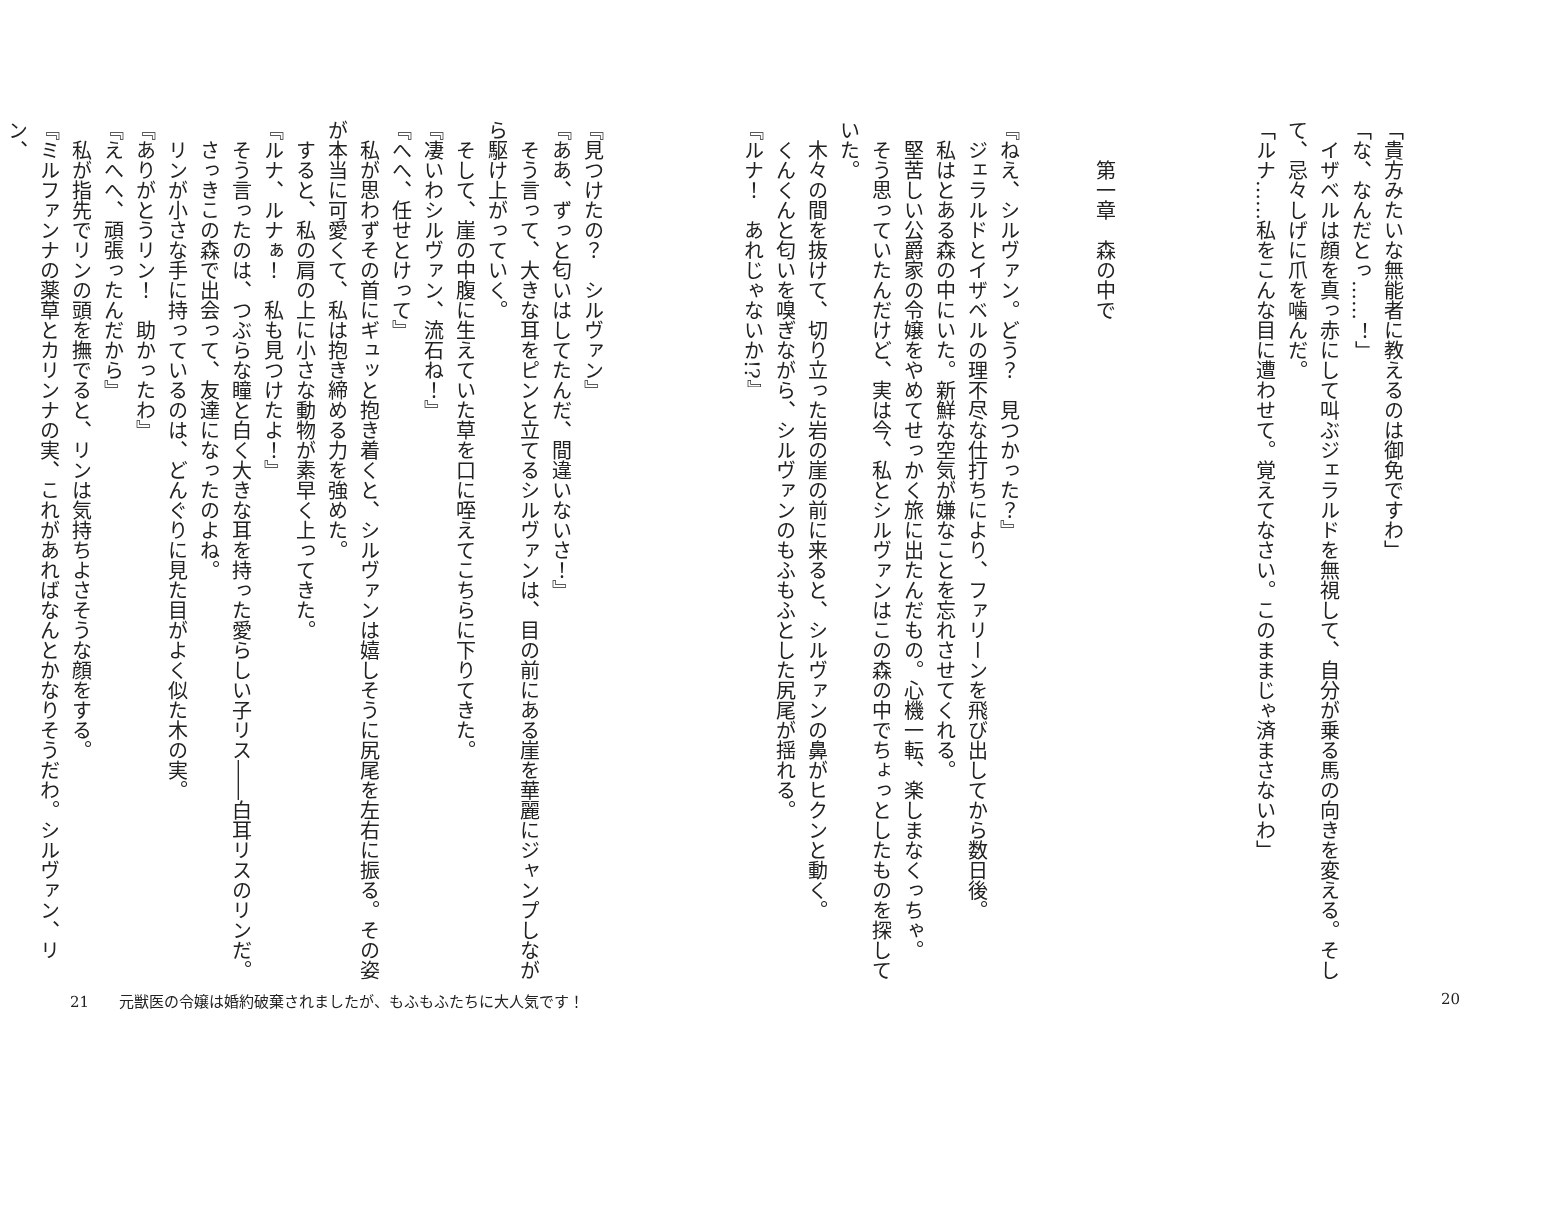「貴方みたいな無能者に教えるのは御免ですわ」
「な、なんだとっ……！」
　イザベルは顔を真っ赤にして叫ぶジェラルドを無視して、自分が乗る馬の向きを変える。そして、忌々しげに爪を噛んだ。
「ルナ……私をこんな目に遭わせて。覚えてなさい。このままじゃ済まさないわ」
第一章　森の中で
『ねえ、シルヴァン。どう？　見つかった？』
　ジェラルドとイザベルの理不尽な仕打ちにより、ファリーンを飛び出してから数日後。
　私はとある森の中にいた。新鮮な空気が嫌なことを忘れさせてくれる。
　堅苦しい公爵家の令嬢をやめてせっかく旅に出たんだもの。心機一転、楽しまなくっちゃ。
　そう思っていたんだけど、実は今、私とシルヴァンはこの森の中でちょっとしたものを探していた。
　木々の間を抜けて、切り立った岩の崖の前に来ると、シルヴァンの鼻がヒクンと動く。
　くんくんと匂いを嗅ぎながら、シルヴァンのもふもふとした尻尾が揺れる。
『ルナ！　あれじゃないか!?』
『見つけたの？　シルヴァン』
『ああ、ずっと匂いはしてたんだ、間違いないさ！』
　そう言って、大きな耳をピンと立てるシルヴァンは、目の前にある崖を華麗にジャンプしながら駆け上がっていく。
　そして、崖の中腹に生えていた草を口に咥えてこちらに下りてきた。
『凄いわシルヴァン、流石ね！』
『へへ、任せとけって』
　私が思わずその首にギュッと抱き着くと、シルヴァンは嬉しそうに尻尾を左右に振る。その姿が本当に可愛くて、私は抱き締める力を強めた。
　すると、私の肩の上に小さな動物が素早く上ってきた。
『ルナ、ルナぁ！　私も見つけたよ！』
　そう言ったのは、つぶらな瞳と白く大きな耳を持った愛らしい子リス――白耳リスのリンだ。
　さっきこの森で出会って、友達になったのよね。
　リンが小さな手に持っているのは、どんぐりに見た目がよく似た木の実。
『ありがとうリン！　助かったわ』
『えへへ、頑張ったんだから』
　私が指先でリンの頭を撫でると、リンは気持ちよさそうな顔をする。
『ミルファンナの薬草とカリンナの実、これがあればなんとかなりそうだわ。シルヴァン、リン、
21　　元獣医の令嬢は婚約破棄されましたが、もふもふたちに大人気です！ 20